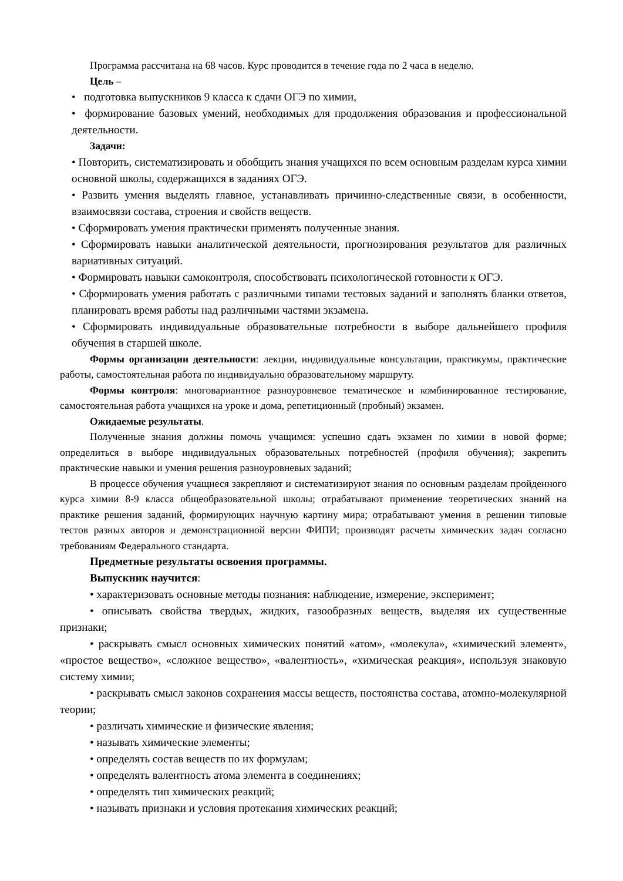Программа рассчитана на 68 часов. Курс проводится в течение года по 2 часа в неделю.
Цель –
• подготовка выпускников 9 класса к сдачи ОГЭ по химии,
• формирование базовых умений, необходимых для продолжения образования и профессиональной деятельности.
Задачи:
• Повторить, систематизировать и обобщить знания учащихся по всем основным разделам курса химии основной школы, содержащихся в заданиях ОГЭ.
• Развить умения выделять главное, устанавливать причинно-следственные связи, в особенности, взаимосвязи состава, строения и свойств веществ.
• Сформировать умения практически применять полученные знания.
• Сформировать навыки аналитической деятельности, прогнозирования результатов для различных вариативных ситуаций.
• Формировать навыки самоконтроля, способствовать психологической готовности к ОГЭ.
• Сформировать умения работать с различными типами тестовых заданий и заполнять бланки ответов, планировать время работы над различными частями экзамена.
• Сформировать индивидуальные образовательные потребности в выборе дальнейшего профиля обучения в старшей школе.
Формы организации деятельности: лекции, индивидуальные консультации, практикумы, практические работы, самостоятельная работа по индивидуально образовательному маршруту.
Формы контроля: многовариантное разноуровневое тематическое и комбинированное тестирование, самостоятельная работа учащихся на уроке и дома, репетиционный (пробный) экзамен.
Ожидаемые результаты.
Полученные знания должны помочь учащимся: успешно сдать экзамен по химии в новой форме; определиться в выборе индивидуальных образовательных потребностей (профиля обучения); закрепить практические навыки и умения решения разноуровневых заданий;
В процессе обучения учащиеся закрепляют и систематизируют знания по основным разделам пройденного курса химии 8-9 класса общеобразовательной школы; отрабатывают применение теоретических знаний на практике решения заданий, формирующих научную картину мира; отрабатывают умения в решении типовые тестов разных авторов и демонстрационной версии ФИПИ; производят расчеты химических задач согласно требованиям Федерального стандарта.
Предметные результаты освоения программы.
Выпускник научится:
• характеризовать основные методы познания: наблюдение, измерение, эксперимент;
• описывать свойства твердых, жидких, газообразных веществ, выделяя их существенные признаки;
• раскрывать смысл основных химических понятий «атом», «молекула», «химический элемент», «простое вещество», «сложное вещество», «валентность», «химическая реакция», используя знаковую систему химии;
• раскрывать смысл законов сохранения массы веществ, постоянства состава, атомно-молекулярной теории;
• различать химические и физические явления;
• называть химические элементы;
• определять состав веществ по их формулам;
• определять валентность атома элемента в соединениях;
• определять тип химических реакций;
• называть признаки и условия протекания химических реакций;